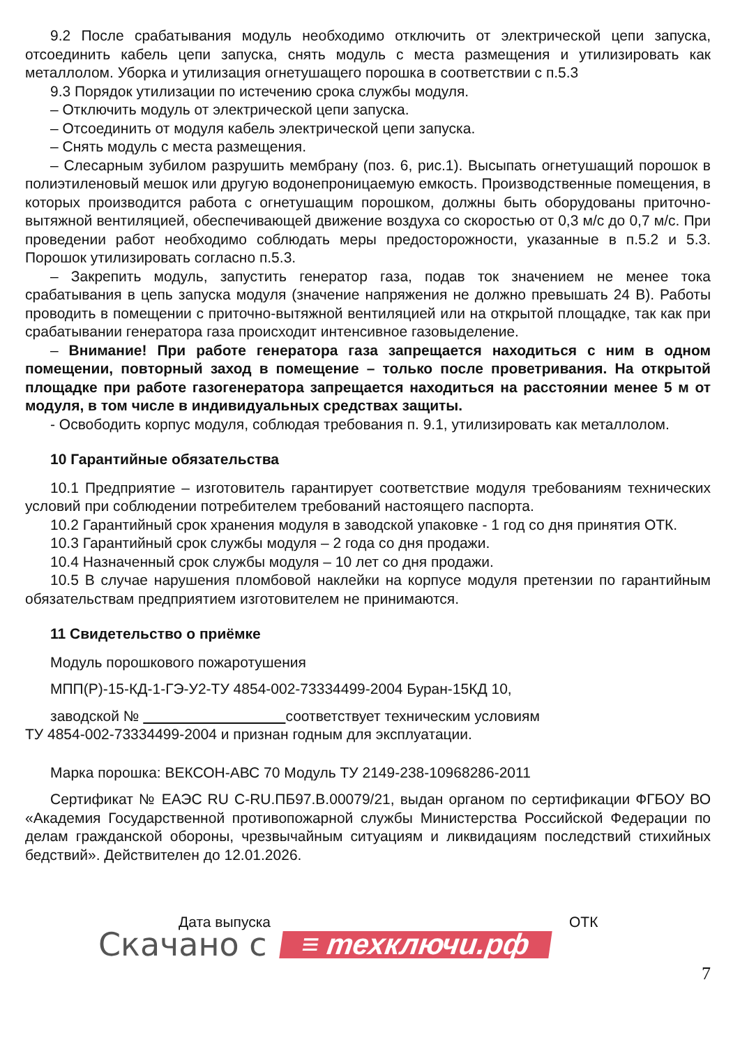9.2 После срабатывания модуль необходимо отключить от электрической цепи запуска, отсоединить кабель цепи запуска, снять модуль с места размещения и утилизировать как металлолом. Уборка и утилизация огнетушащего порошка в соответствии с п.5.3
9.3 Порядок утилизации по истечению срока службы модуля.
– Отключить модуль от электрической цепи запуска.
– Отсоединить от модуля кабель электрической цепи запуска.
– Снять модуль с места размещения.
– Слесарным зубилом разрушить мембрану (поз. 6, рис.1). Высыпать огнетушащий порошок в полиэтиленовый мешок или другую водонепроницаемую емкость. Производственные помещения, в которых производится работа с огнетушащим порошком, должны быть оборудованы приточно-вытяжной вентиляцией, обеспечивающей движение воздуха со скоростью от 0,3 м/с до 0,7 м/с. При проведении работ необходимо соблюдать меры предосторожности, указанные в п.5.2 и 5.3. Порошок утилизировать согласно п.5.3.
– Закрепить модуль, запустить генератор газа, подав ток значением не менее тока срабатывания в цепь запуска модуля (значение напряжения не должно превышать 24 В). Работы проводить в помещении с приточно-вытяжной вентиляцией или на открытой площадке, так как при срабатывании генератора газа происходит интенсивное газовыделение.
– Внимание! При работе генератора газа запрещается находиться с ним в одном помещении, повторный заход в помещение – только после проветривания. На открытой площадке при работе газогенератора запрещается находиться на расстоянии менее 5 м от модуля, в том числе в индивидуальных средствах защиты.
- Освободить корпус модуля, соблюдая требования п. 9.1, утилизировать как металлолом.
10 Гарантийные обязательства
10.1 Предприятие – изготовитель гарантирует соответствие модуля требованиям технических условий при соблюдении потребителем требований настоящего паспорта.
10.2 Гарантийный срок хранения модуля в заводской упаковке - 1 год со дня принятия ОТК.
10.3 Гарантийный срок службы модуля – 2 года со дня продажи.
10.4 Назначенный срок службы модуля – 10 лет со дня продажи.
10.5 В случае нарушения пломбовой наклейки на корпусе модуля претензии по гарантийным обязательствам предприятием изготовителем не принимаются.
11 Свидетельство о приёмке
Модуль порошкового пожаротушения
МПП(Р)-15-КД-1-ГЭ-У2-ТУ 4854-002-73334499-2004 Буран-15КД 10,
заводской № соответствует техническим условиям
ТУ 4854-002-73334499-2004 и признан годным для эксплуатации.
Марка порошка: ВЕКСОН-АВС 70 Модуль ТУ 2149-238-10968286-2011
Сертификат № ЕАЭС RU C-RU.ПБ97.В.00079/21, выдан органом по сертификации ФГБОУ ВО «Академия Государственной противопожарной службы Министерства Российской Федерации по делам гражданской обороны, чрезвычайным ситуациям и ликвидациям последствий стихийных бедствий». Действителен до 12.01.2026.
Скачано с Дата выпуска ≡ техключи.рф ОТК
7